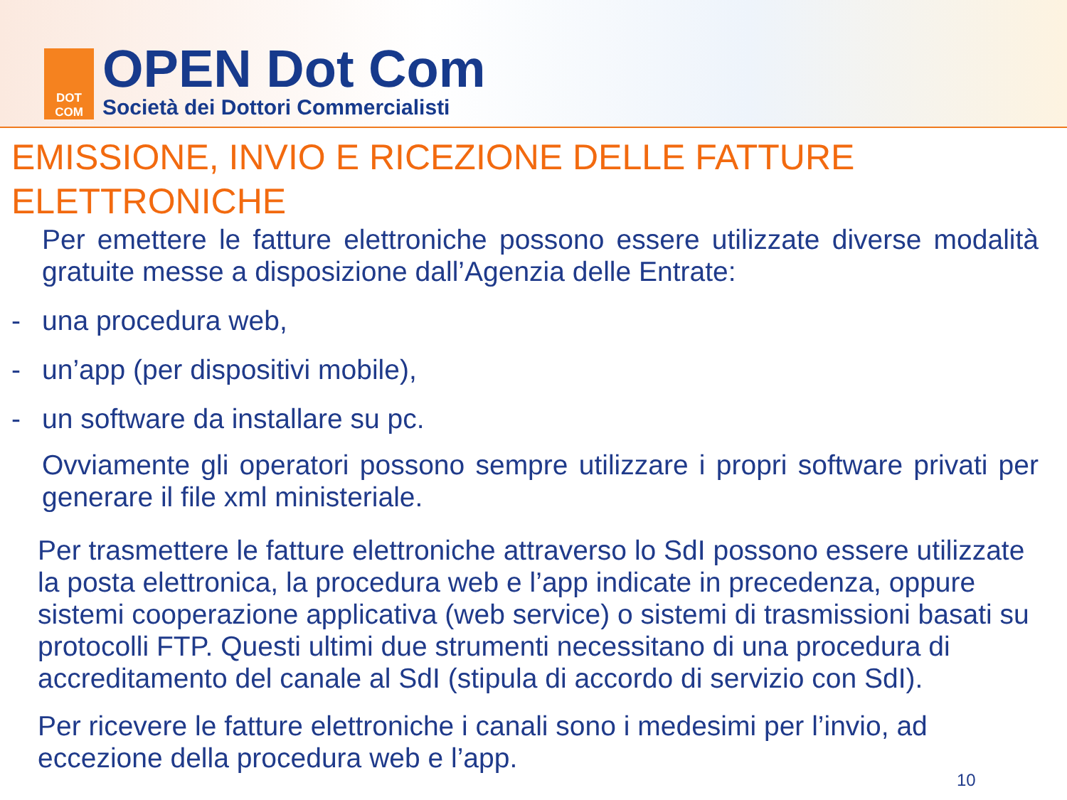DOT
COM
OPEN Dot Com
Società dei Dottori Commercialisti
EMISSIONE, INVIO E RICEZIONE DELLE FATTURE ELETTRONICHE
Per emettere le fatture elettroniche possono essere utilizzate diverse modalità gratuite messe a disposizione dall’Agenzia delle Entrate:
- una procedura web,
- un’app (per dispositivi mobile),
- un software da installare su pc.
Ovviamente gli operatori possono sempre utilizzare i propri software privati per generare il file xml ministeriale.
Per trasmettere le fatture elettroniche attraverso lo SdI possono essere utilizzate la posta elettronica, la procedura web e l’app indicate in precedenza, oppure sistemi cooperazione applicativa (web service) o sistemi di trasmissioni basati su protocolli FTP. Questi ultimi due strumenti necessitano di una procedura di accreditamento del canale al SdI (stipula di accordo di servizio con SdI).
Per ricevere le fatture elettroniche i canali sono i medesimi per l’invio, ad eccezione della procedura web e l’app.
10